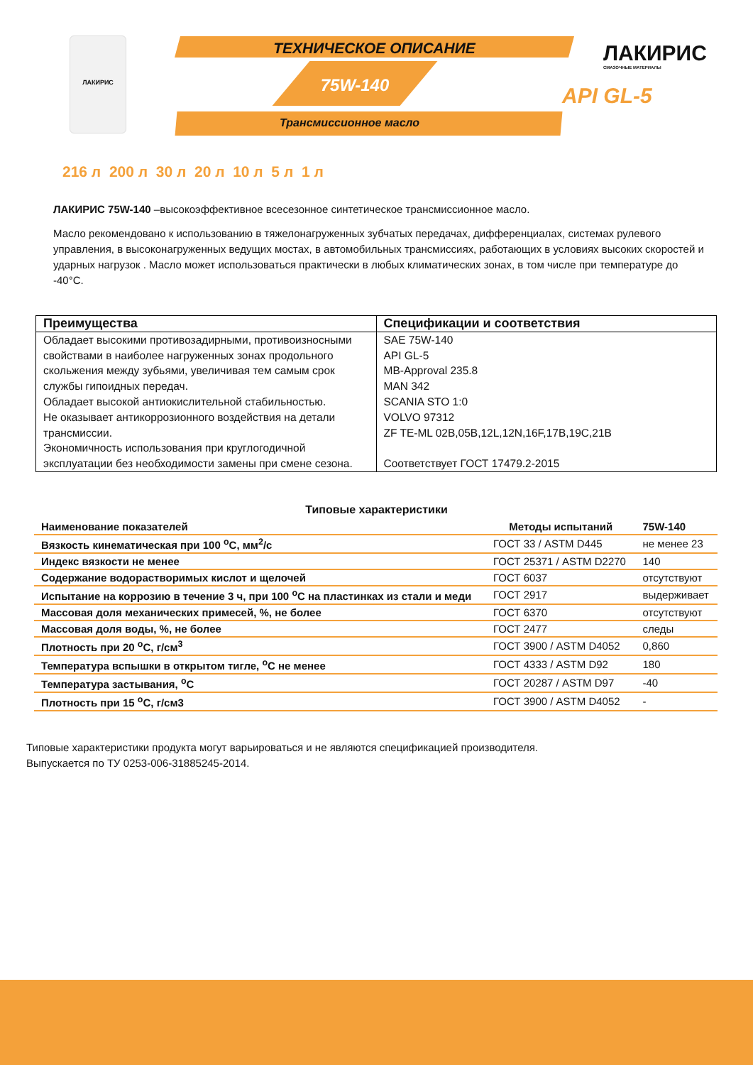ЛАКИРИС
ТЕХНИЧЕСКОЕ ОПИСАНИЕ
75W-140
Трансмиссионное масло
ЛАКИРИС
СМАЗОЧНЫЕ МАТЕРИАЛЫ
API GL-5
216 л 200 л 30 л 20 л 10 л 5 л 1 л
ЛАКИРИС 75W-140 –высокоэффективное всесезонное синтетическое трансмиссионное масло.
Масло рекомендовано к использованию в тяжелонагруженных зубчатых передачах, дифференциалах, системах рулевого управления, в высоконагруженных ведущих мостах, в автомобильных трансмиссиях, работающих в условиях высоких скоростей и ударных нагрузок . Масло может использоваться практически в любых климатических зонах, в том числе при температуре до -40°C.
| Преимущества | Спецификации и соответствия |
| --- | --- |
| Обладает высокими противозадирными, противоизносными свойствами в наиболее нагруженных зонах продольного скольжения между зубьями, увеличивая тем самым срок службы гипоидных передач. Обладает высокой антиокислительной стабильностью. Не оказывает антикоррозионного воздействия на детали трансмиссии. Экономичность использования при круглогодичной эксплуатации без необходимости замены при смене сезона. | SAE 75W-140 API GL-5 MB-Approval 235.8 MAN 342 SCANIA STO 1:0 VOLVO 97312 ZF TE-ML 02B,05B,12L,12N,16F,17B,19C,21B Соответствует ГОСТ 17479.2-2015 |
Типовые характеристики
| Наименование показателей | Методы испытаний | 75W-140 |
| --- | --- | --- |
| Вязкость кинематическая при 100 <sup>о</sup>С, мм<sup>2</sup>/с | ГОСТ 33 / ASTM D445 | не менее 23 |
| Индекс вязкости не менее | ГОСТ 25371 / ASTM D2270 | 140 |
| Содержание водорастворимых кислот и щелочей | ГОСТ 6037 | отсутствуют |
| Испытание на коррозию в течение 3 ч, при 100 <sup>о</sup>С на пластинках из стали и меди | ГОСТ 2917 | выдерживает |
| Массовая доля механических примесей, %, не более | ГОСТ 6370 | отсутствуют |
| Массовая доля воды, %, не более | ГОСТ 2477 | следы |
| Плотность при 20 <sup>о</sup>С, г/см<sup>3</sup> | ГОСТ 3900 / ASTM D4052 | 0,860 |
| Температура вспышки в открытом тигле, <sup>о</sup>С не менее | ГОСТ 4333 / ASTM D92 | 180 |
| Температура застывания, <sup>о</sup>С | ГОСТ 20287 / ASTM D97 | -40 |
| Плотность при 15 <sup>о</sup>С, г/см3 | ГОСТ 3900 / ASTM D4052 | - |
Типовые характеристики продукта могут варьироваться и не являются спецификацией производителя.
Выпускается по ТУ 0253-006-31885245-2014.